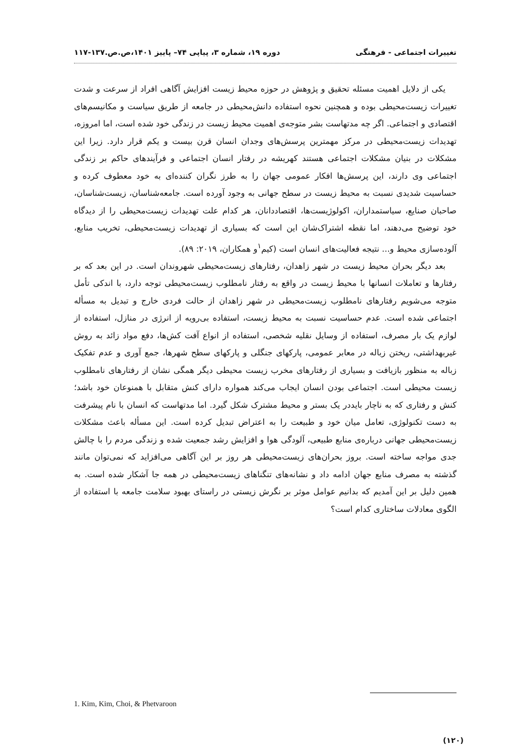تغییرات اجتماعی - فرهنگی دوره ۱۹، شماره ۳، پیاپی ۷۴– پاییز ۱۴۰۱،ص.ص.۱۳۷-۱۱۷
یکی از دلایل اهمیت مسئله تحقیق و پژوهش در حوزه محیط زیست افزایش آگاهی افراد از سرعت و شدت تغییرات زیست‌محیطی بوده و همچنین نحوه استفاده دانش‌محیطی در جامعه از طریق سیاست و مکانیسم‌های اقتصادی و اجتماعی. اگر چه مدتهاست بشر متوجه‌ی اهمیت محیط زیست در زندگی خود شده است، اما امروزه، تهدیدات زیست‌محیطی در مرکز مهمترین پرسش‌های وجدان انسان قرن بیست و یکم قرار دارد. زیرا این مشکلات در بنیان مشکلات اجتماعی هستند کهریشه در رفتار انسان اجتماعی و فرآیندهای حاکم بر زندگی اجتماعی وی دارند، این پرسش‌ها افکار عمومی جهان را به طرز نگران کننده‌ای به خود معطوف کرده و حساسیت شدیدی نسبت به محیط زیست در سطح جهانی به وجود آورده است. جامعه‌شناسان، زیست‌شناسان، صاحبان صنایع، سیاستمداران، اکولوژیست‌ها، اقتصاددانان، هر کدام علت تهدیدات زیست‌محیطی را از دیدگاه خود توضیح می‌دهند، اما نقطه اشتراک‌شان این است که بسیاری از تهدیدات زیست‌محیطی، تخریب منابع، آلوده‌سازی محیط و... نتیجه فعالیت‌های انسان است (کیم<sup>۱</sup>و همکاران، ۲۰۱۹: ۸۹).
بعد دیگر بحران محیط زیست در شهر زاهدان، رفتارهای زیست‌محیطی شهروندان است. در این بعد که بر رفتارها و تعاملات انسانها با محیط زیست در واقع به رفتار نامطلوب زیست‌محیطی توجه دارد، با اندکی تأمل متوجه می‌شویم رفتارهای نامطلوب زیست‌محیطی در شهر زاهدان از حالت فردی خارج و تبدیل به مسأله اجتماعی شده است. عدم حساسیت نسبت به محیط زیست، استفاده بی‌رویه از انرژی در منازل، استفاده از لوازم یک بار مصرف، استفاده از وسایل نقلیه شخصی، استفاده از انواع آفت کش‌ها، دفع مواد زائد به روش غیربهداشتی، ریختن زباله در معابر عمومی، پارکهای جنگلی و پارکهای سطح شهرها، جمع آوری و عدم تفکیک زباله به منظور بازیافت و بسیاری از رفتارهای مخرب زیست محیطی دیگر همگی نشان از رفتارهای نامطلوب زیست محیطی است. اجتماعی بودن انسان ایجاب می‌کند همواره دارای کنش متقابل با همنوعان خود باشد؛ کنش و رفتاری که به ناچار بایددر یک بستر و محیط مشترک شکل گیرد. اما مدتهاست که انسان با نام پیشرفت به دست تکنولوژی، تعامل میان خود و طبیعت را به اعتراض تبدیل کرده است. این مسأله باعث مشکلات زیست‌محیطی جهانی درباره‌ی منابع طبیعی، آلودگی هوا و افزایش رشد جمعیت شده و زندگی مردم را با چالش جدی مواجه ساخته است. بروز بحران‌های زیست‌محیطی هر روز بر این آگاهی می‌افزاید که نمی‌توان مانند گذشته به مصرف منابع جهان ادامه داد و نشانه‌های تنگناهای زیست‌محیطی در همه جا آشکار شده است. به همین دلیل بر این آمدیم که بدانیم عوامل موثر بر نگرش زیستی در راستای بهبود سلامت جامعه با استفاده از الگوی معادلات ساختاری کدام است؟
1. Kim, Kim, Choi, & Phetvaroon
(۱۲۰)